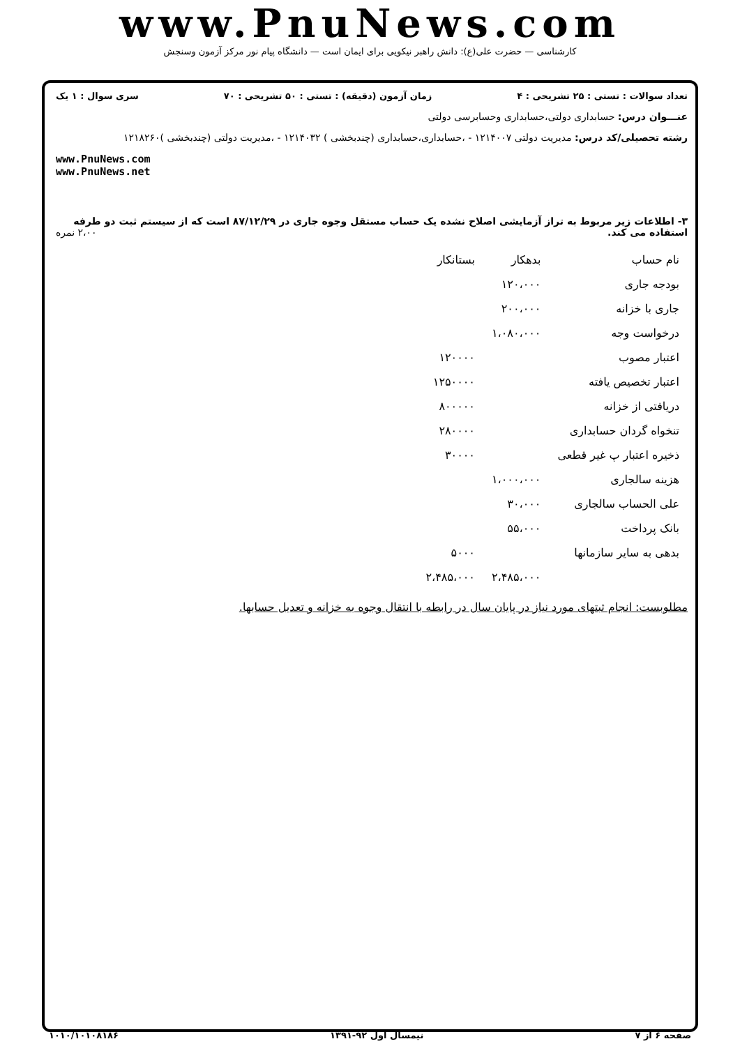www.PnuNews.com
کارشناسی — حضرت علی(ع): دانش راهبر نیکویی برای ایمان است — دانشگاه پیام نور مرکز آزمون وسنجش
تعداد سوالات : تستی : ۲۵ تشریحی : ۴ زمان آزمون (دقیقه) : تستی : ۵۰ تشریحی : ۷۰ سری سوال : ۱ یک
عنـــوان درس: حسابداری دولتی،حسابداری وحسابرسی دولتی
رشته تحصیلی/کد درس: مدیریت دولتی ۱۲۱۴۰۰۷ - ،حسابداری،حسابداری (چندبخشی ) ۱۲۱۴۰۳۲ - ،مدیریت دولتی (چندبخشی )۱۲۱۸۲۶۰
www.PnuNews.com
www.PnuNews.net
۳- اطلاعات زیر مربوط به تراز آزمایشی اصلاح نشده یک حساب مستقل وجوه جاری در ۸۷/۱۲/۲۹ است که از سیستم ثبت دو طرفه استفاده می کند. ۲،۰۰ نمره
| نام حساب | بدهکار | بستانکار |
| --- | --- | --- |
| بودجه جاری | ۱۲۰،۰۰۰ | |
| جاری با خزانه | ۲۰۰،۰۰۰ | |
| درخواست وجه | ۱،۰۸۰،۰۰۰ | |
| اعتبار مصوب | | ۱۲۰۰۰۰ |
| اعتبار تخصیص یافته | | ۱۲۵۰۰۰۰ |
| دریافتی از خزانه | | ۸۰۰۰۰۰ |
| تنخواه گردان حسابداری | | ۲۸۰۰۰۰ |
| ذخیره اعتبار پ غیر قطعی | | ۳۰۰۰۰ |
| هزینه سالجاری | ۱،۰۰۰،۰۰۰ | |
| علی الحساب سالجاری | ۳۰،۰۰۰ | |
| بانک پرداخت | ۵۵،۰۰۰ | |
| بدهی به سایر سازمانها | | ۵۰۰۰ |
| | ۲،۴۸۵،۰۰۰ | ۲،۴۸۵،۰۰۰ |
مطلوبست: انجام ثبتهای مورد نیاز در پایان سال در رابطه با انتقال وجوه به خزانه و تعدیل حسابها.
صفحه ۶ از ۷ نیمسال اول ۹۲-۱۳۹۱ ۱۰۱۰/۱۰۱۰۸۱۸۶